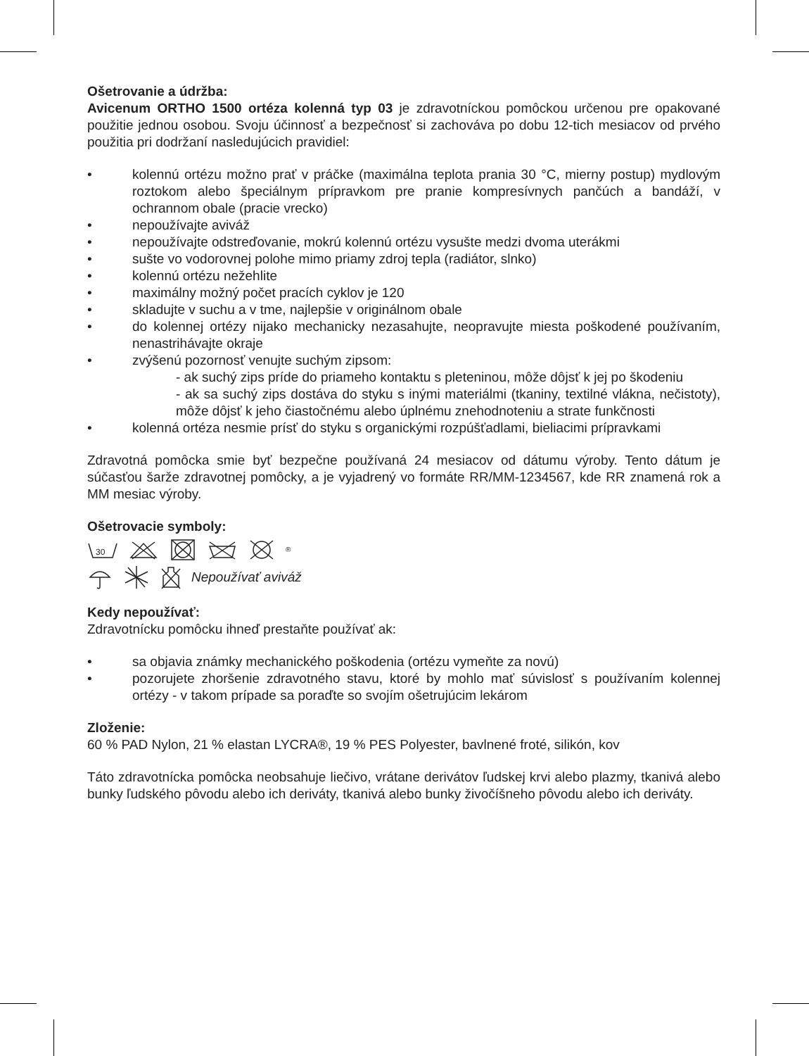Ošetrovanie a údržba:
Avicenum ORTHO 1500 ortéza kolenná typ 03 je zdravotníckou pomôckou určenou pre opakované použitie jednou osobou. Svoju účinnosť a bezpečnosť si zachováva po dobu 12-tich mesiacov od prvého použitia pri dodržaní nasledujúcich pravidiel:
• kolennú ortézu možno prať v práčke (maximálna teplota prania 30 °C, mierny postup) mydlovým roztokom alebo špeciálnym prípravkom pre pranie kompresívnych pančúch a bandáží, v ochrannom obale (pracie vrecko)
• nepoužívajte aviváž
• nepoužívajte odstreďovanie, mokrú kolennú ortézu vysušte medzi dvoma uterákmi
• sušte vo vodorovnej polohe mimo priamy zdroj tepla (radiátor, slnko)
• kolennú ortézu nežehlite
• maximálny možný počet pracích cyklov je 120
• skladujte v suchu a v tme, najlepšie v originálnom obale
• do kolennej ortézy nijako mechanicky nezasahujte, neopravujte miesta poškodené používaním, nenastrihávajte okraje
• zvýšenú pozornosť venujte suchým zipsom:
- ak suchý zips príde do priameho kontaktu s pleteninou, môže dôjsť k jej po škodeniu
- ak sa suchý zips dostáva do styku s inými materiálmi (tkaniny, textilné vlákna, nečistoty), môže dôjsť k jeho čiastočnému alebo úplnému znehodnoteniu a strate funkčnosti
• kolenná ortéza nesmie prísť do styku s organickými rozpúšťadlami, bieliacimi prípravkami
Zdravotná pomôcka smie byť bezpečne používaná 24 mesiacov od dátumu výroby. Tento dátum je súčasťou šarže zdravotnej pomôcky, a je vyjadrený vo formáte RR/MM-1234567, kde RR znamená rok a MM mesiac výroby.
Ošetrovacie symboly:
30
<sup>®</sup>
Nepoužívať aviváž
Kedy nepoužívať:
Zdravotnícku pomôcku ihneď prestaňte používať ak:
• sa objavia známky mechanického poškodenia (ortézu vymeňte za novú)
• pozorujete zhoršenie zdravotného stavu, ktoré by mohlo mať súvislosť s používaním kolennej ortézy - v takom prípade sa poraďte so svojím ošetrujúcim lekárom
Zloženie:
60 % PAD Nylon, 21 % elastan LYCRA®, 19 % PES Polyester, bavlnené froté, silikón, kov
Táto zdravotnícka pomôcka neobsahuje liečivo, vrátane derivátov ľudskej krvi alebo plazmy, tkanivá alebo bunky ľudského pôvodu alebo ich deriváty, tkanivá alebo bunky živočíšneho pôvodu alebo ich deriváty.